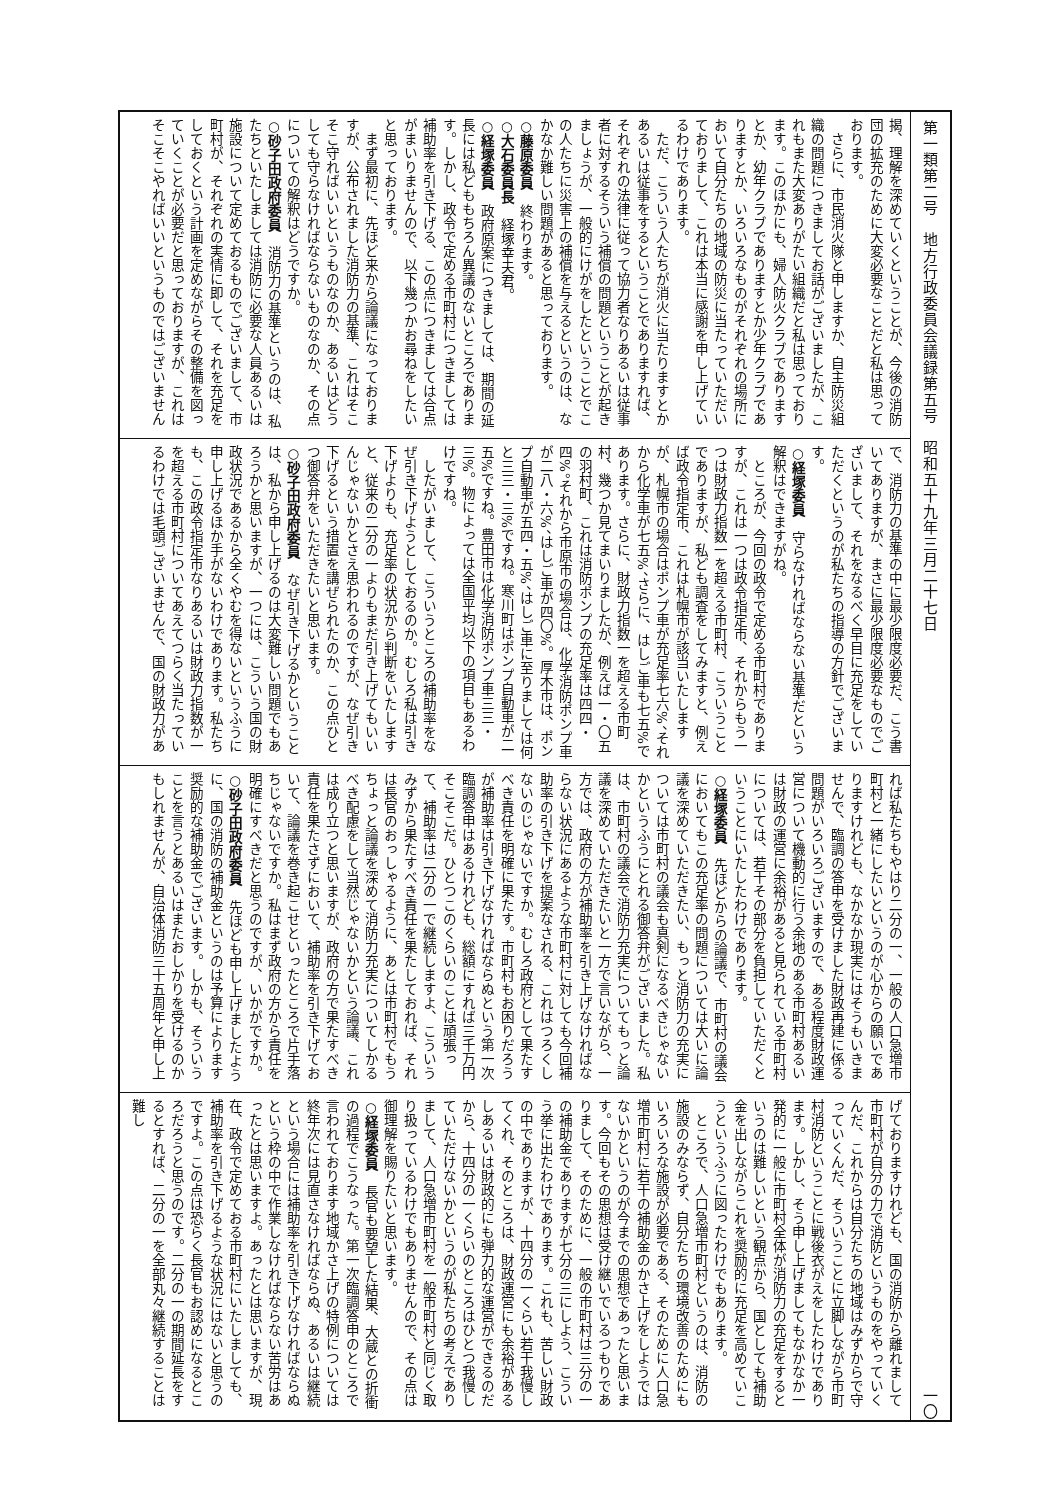第一類第二号　地方行政委員会議録第五号　昭和五十九年三月二十七日
一〇
揭、理解を深めていくということが、今後の消防団の拡充のために大変必要なことだと私は思っております。
　さらに、市民消火隊と申しますか、自主防災組織の問題につきましてお話がございましたが、これもまた大変ありがたい組織だと私は思っております。このほかにも、婦人防火クラブでありますとか、幼年クラブでありますとか少年クラブでありますとか、いろいろなものがそれぞれの場所において自分たちの地域の防災に当たっていただいておりまして、これは本当に感謝を申し上げているわけであります。
　ただ、こういう人たちが消火に当たりますとかあるいは従事をするということでありますれば、それぞれの法律に従って協力者なりあるいは従事者に対するそういう補償の問題ということが起きましょうが、一般的にけがをしたということでこの人たちに災害上の補償を与えるというのは、なかなか難しい問題があると思っております。
○藤原委員　終わります。
○大石委員長　経塚幸夫君。
○経塚委員　政府原案につきましては、期間の延長には私どももちろん異議のないところであります。しかし、政令で定める市町村につきましては補助率を引き下げる、この点につきましては合点がまいりませんので、以下幾つかお尋ねをしたいと思っております。
　まず最初に、先ほど来から論議になっておりますが、公布されました消防力の基準、これはそこそこ守ればいいというものなのか、あるいはどうしても守らなければならないものなのか、その点についての解釈はどうですか。
○砂子田政府委員　消防力の基準というのは、私たちといたしましては消防に必要な人員あるいは施設について定めておるものでございまして、市町村が、それぞれの実情に即して、それを充足をしておくという計画を定めながらその整備を図っていくことが必要だと思っておりますが、これはそこそこやればいいというものではございません
で、消防力の基準の中に最少限度必要だ、こう書いてありますが、まさに最少限度必要なものでございまして、それをなるべく早目に充足をしていただくというのが私たちの指導の方針でございます。
○経塚委員　守らなければならない基準だという解釈はできますがね。
　ところが、今回の政令で定める市町村でありますが、これは一つは政令指定市、それからもう一つは財政力指数一を超える市町村、こういうことでありますが、私ども調査をしてみますと、例えば政令指定市、これは札幌市が該当いたしますが、札幌市の場合はポンプ車が充足率七六%、それから化学車が七五%、さらに、はしご車も七五%であります。さらに、財政力指数一を超える市町村、幾つか見てまいりましたが、例えば一・〇五の羽村町、これは消防ポンプの充足率は四四・四%。それから市原市の場合は、化学消防ポンプ車が二八・六%、はしご車が四〇%。厚木市は、ポンプ自動車が五四・五%、はしご車に至りましては何と三三・三%ですね。寒川町はポンプ自動車が二五%ですね。豊田市は化学消防ポンプ車三三・三%。物によっては全国平均以下の項目もあるわけですね。
　したがいまして、こういうところの補助率をなぜ引き下げようとしておるのか。むしろ私は引き下げよりも、充足率の状況から判断をいたしますと、従来の二分の一よりもまだ引き上げてもいいんじゃないかとさえ思われるのですが、なぜ引き下げるという措置を講ぜられたのか、この点ひとつ御答弁をいただきたいと思います。
○砂子田政府委員　なぜ引き下げるかということは、私から申し上げるのは大変難しい問題でもあろうかと思いますが、一つには、こういう国の財政状況であるから全くやむを得ないというふうに申し上げるほか手がないわけであります。私たちも、この政令指定市なりあるいは財政力指数が一を超える市町村についてあえてつらく当たっているわけでは毛頭ございませんで、国の財政力があ
れば私たちもやはり二分の一、一般の人口急増市町村と一緒にしたいというのが心からの願いでありますけれども、なかなか現実にはそうもいきませんで、臨調の答申を受けました財政再建に係る問題がいろいろございますので、ある程度財政運営について機動的に行う余地のある市町村あるいは財政の運営に余裕があると見られている市町村については、若干その部分を負担していただくということにいたしたわけであります。
○経塚委員　先ほどからの論議で、市町村の議会においてもこの充足率の問題については大いに論議を深めていただきたい、もっと消防力の充実については市町村の議会も真剣になるべきじゃないかというふうにとれる御答弁がございました。私は、市町村の議会で消防力充実についてもっと論議を深めていただきたいと一方で言いながら、一方では、政府の方が補助率を引き上げなければならない状況にあるような市町村に対しても今回補助率の引き下げを提案なされる、これはつろくしないのじゃないですか。むしろ政府として果たすべき責任を明確に果たす。市町村もお困りだろうが補助率は引き下げなければならぬという第一次臨調答申はあるけれども、総額にすれば三千万円そこそこだ。ひとつこのくらいのことは頑張って、補助率は二分の一で継続しますよ、こういうみずから果たすべき責任を果たしておれば、それは長官のおっしゃるように、あとは市町村でもうちょっと論議を深めて消防力充実についてしかるべき配慮をして当然じゃないかという論議、これは成り立つと思いますが、政府の方で果たすべき責任を果たさずにおいて、補助率を引き下げておいて、論議を巻き起こせといったところで片手落ちじゃないですか。私はまず政府の方から責任を明確にすべきだと思うのですが、いかがですか。
○砂子田政府委員　先ほども申し上げましたように、国の消防の補助金というのは予算によります奨励的な補助金でございます。しかも、そういうことを言うとあるいはまたおしかりを受けるのかもしれませんが、自治体消防三十五周年と申し上
げておりますけれども、国の消防から離れまして市町村が自分の力で消防というものをやっていくんだ、これからは自分たちの地域はみずからで守っていくんだ、そういうことに立脚しながら市町村消防ということに戦後衣がえをしたわけであります。しかし、そう申し上げましてもなかなか一発的に一般に市町村全体が消防力の充足をするというのは難しいという観点から、国としても補助金を出しながらこれを奨励的に充足を高めていこうというふうに図ったわけでもあります。
　ところで、人口急増市町村というのは、消防の施設のみならず、自分たちの環境改善のためにもいろいろな施設が必要である、そのために人口急増市町村に若干の補助金のかさ上げをしようではないかというのが今までの思想であったと思います。今回もその思想は受け継いでいるつもりでありまして、そのために、一般の市町村は三分の一の補助金でありますが七分の三にしよう、こういう挙に出たわけであります。これも、苦しい財政の中でありますが、十四分の一くらい若干我慢してくれ、そのところは、財政運営にも余裕があるしあるいは財政的にも弾力的な運営ができるのだから、十四分の一くらいのところはひとつ我慢していただけないかというのが私たちの考えでありまして、人口急増市町村を一般市町村と同じく取り扱っているわけでもありませんので、その点は御理解を賜りたいと思います。
○経塚委員　長官も要望した結果、大蔵との折衝の過程でこうなった。第一次臨調答申のところで言われております地域かさ上げの特例については終年次には見直さなければならぬ、あるいは継続という場合には補助率を引き下げなければならぬという枠の中で作業しなければならない苦労はあったとは思いますよ。あったとは思いますが、現在、政令で定めておる市町村にいたしましても、補助率を引き下げるような状況にはないと思うのですよ。この点は恐らく長官もお認めになるところだろうと思うのです。二分の一の期間延長をするとすれば、二分の一を全部丸々継続することは難し